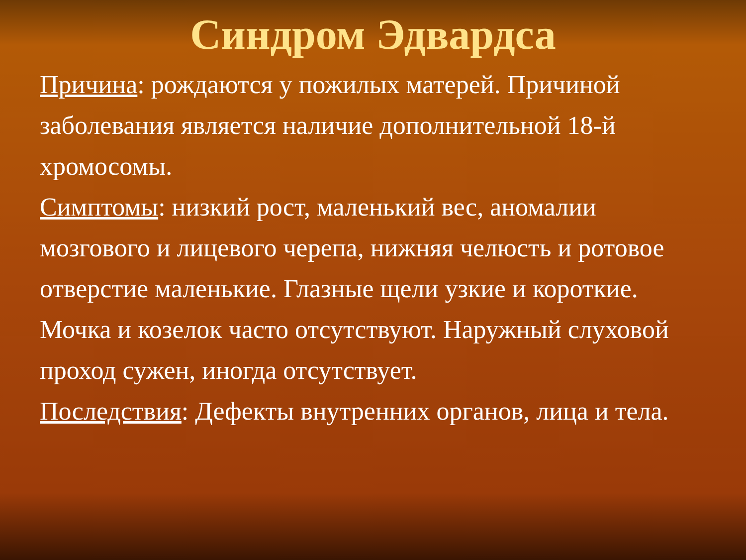Синдром Эдвардса
Причина: рождаются у пожилых матерей. Причиной заболевания является наличие дополнительной 18-й хромосомы.
Симптомы: низкий рост, маленький вес, аномалии мозгового и лицевого черепа, нижняя челюсть и ротовое отверстие маленькие. Глазные щели узкие и короткие. Мочка и козелок часто отсутствуют. Наружный слуховой проход сужен, иногда отсутствует.
Последствия: Дефекты внутренних органов, лица и тела.